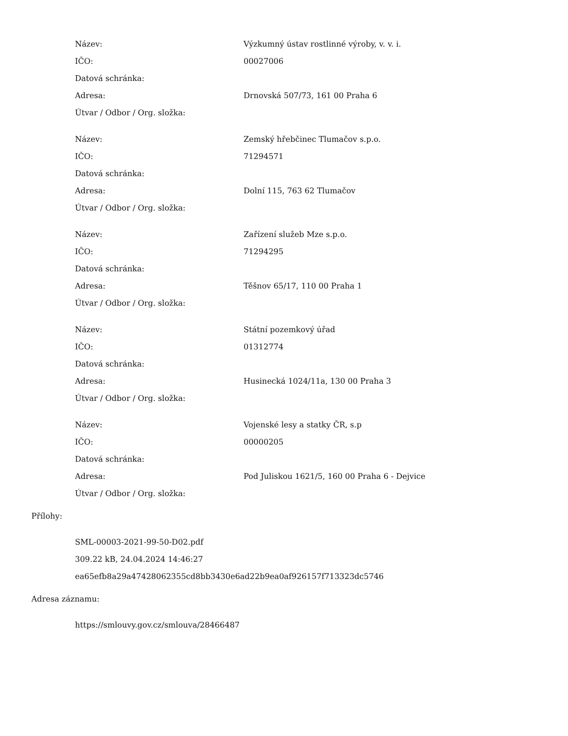| Název: | Výzkumný ústav rostlinné výroby, v. v. i. |
| IČO: | 00027006 |
| Datová schránka: | |
| Adresa: | Drnovská 507/73, 161 00 Praha 6 |
| Útvar / Odbor / Org. složka: | |
| Název: | Zemský hřebčinec Tlumačov s.p.o. |
| IČO: | 71294571 |
| Datová schránka: | |
| Adresa: | Dolní 115, 763 62 Tlumačov |
| Útvar / Odbor / Org. složka: | |
| Název: | Zařízení služeb Mze s.p.o. |
| IČO: | 71294295 |
| Datová schránka: | |
| Adresa: | Těšnov 65/17, 110 00 Praha 1 |
| Útvar / Odbor / Org. složka: | |
| Název: | Státní pozemkový úřad |
| IČO: | 01312774 |
| Datová schránka: | |
| Adresa: | Husinecká 1024/11a, 130 00 Praha 3 |
| Útvar / Odbor / Org. složka: | |
| Název: | Vojenské lesy a statky ČR, s.p |
| IČO: | 00000205 |
| Datová schránka: | |
| Adresa: | Pod Juliskou 1621/5, 160 00 Praha 6 - Dejvice |
| Útvar / Odbor / Org. složka: | |
Přílohy:
SML-00003-2021-99-50-D02.pdf
309.22 kB, 24.04.2024 14:46:27
ea65efb8a29a47428062355cd8bb3430e6ad22b9ea0af926157f713323dc5746
Adresa záznamu:
https://smlouvy.gov.cz/smlouva/28466487